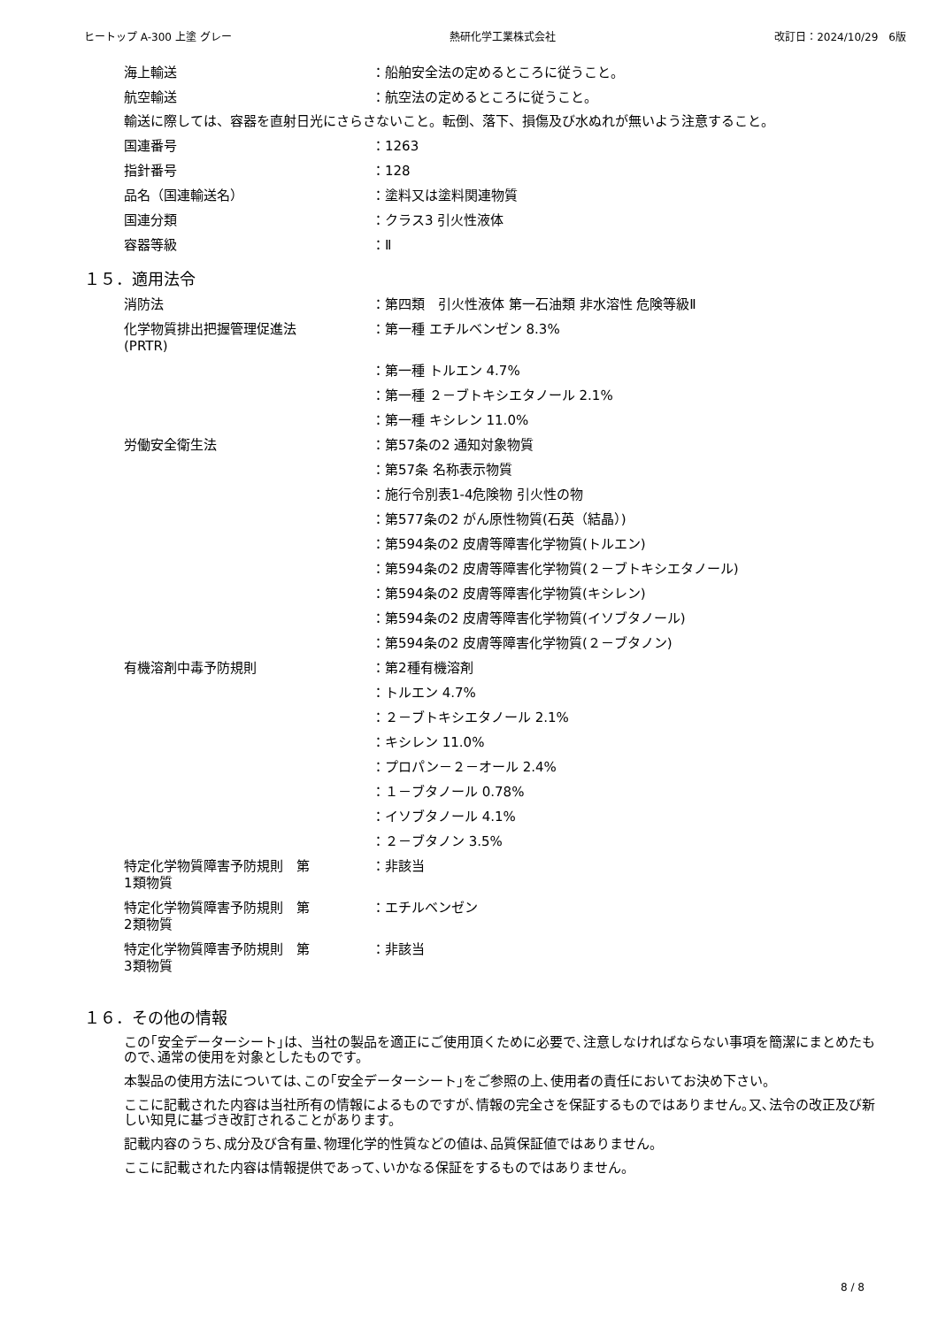ヒートップ A-300 上塗 グレー 熱研化学工業株式会社 改訂日：2024/10/29　6版
海上輸送 ：船舶安全法の定めるところに従うこと。
航空輸送 ：航空法の定めるところに従うこと。
輸送に際しては、容器を直射日光にさらさないこと。転倒、落下、損傷及び水ぬれが無いよう注意すること。
国連番号 ：1263
指針番号 ：128
品名（国連輸送名） ：塗料又は塗料関連物質
国連分類 ：クラス3 引火性液体
容器等級 ：Ⅱ
１５．適用法令
消防法 ：第四類　引火性液体 第一石油類 非水溶性 危険等級Ⅱ
化学物質排出把握管理促進法
(PRTR)
：第一種 エチルベンゼン 8.3%
：第一種 トルエン 4.7%
：第一種 ２－ブトキシエタノール 2.1%
：第一種 キシレン 11.0%
労働安全衛生法 ：第57条の2 通知対象物質
：第57条 名称表示物質
：施行令別表1-4危険物 引火性の物
：第577条の2 がん原性物質(石英（結晶）)
：第594条の2 皮膚等障害化学物質(トルエン)
：第594条の2 皮膚等障害化学物質(２－ブトキシエタノール)
：第594条の2 皮膚等障害化学物質(キシレン)
：第594条の2 皮膚等障害化学物質(イソブタノール)
：第594条の2 皮膚等障害化学物質(２－ブタノン)
有機溶剤中毒予防規則 ：第2種有機溶剤
：トルエン 4.7%
：２－ブトキシエタノール 2.1%
：キシレン 11.0%
：プロパン－２－オール 2.4%
：１－ブタノール 0.78%
：イソブタノール 4.1%
：２－ブタノン 3.5%
特定化学物質障害予防規則　第
1類物質
：非該当
特定化学物質障害予防規則　第
2類物質
：エチルベンゼン
特定化学物質障害予防規則　第
3類物質
：非該当
１６．その他の情報
この｢安全データーシート｣は、当社の製品を適正にご使用頂くために必要で､注意しなければならない事項を簡潔にまとめたもので､通常の使用を対象としたものです。
本製品の使用方法については､この｢安全データーシート｣をご参照の上､使用者の責任においてお決め下さい。
ここに記載された内容は当社所有の情報によるものですが､情報の完全さを保証するものではありません｡又､法令の改正及び新しい知見に基づき改訂されることがあります。
記載内容のうち､成分及び含有量､物理化学的性質などの値は､品質保証値ではありません。
ここに記載された内容は情報提供であって､いかなる保証をするものではありません。
8 / 8